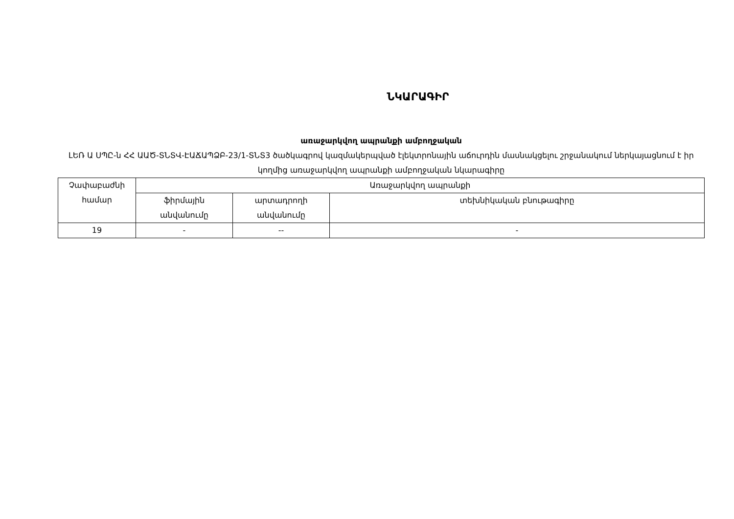ՆԿԱՐԱԳԻՐ
առաջարկվող ապրանքի ամբողջական
ԼԵՌ Ա ՍՊԸ-ն ՀՀ ԱԱԾ-ՏՆՏՎ-ԷԱՃԱՊՁԲ-23/1-ՏՆՏ3 ծածկագրով կազմակերպված էլեկտրոնային աճուրդին մասնակցելու շրջանակում ներկայացնում է իր կողմից առաջարկվող ապրանքի ամբողջական նկարագիրը
| Չափաբաժնի համար | Առաջարկվող ապրանքի | | |
| | ֆիրմային անվանումը | արտադրողի անվանումը | տեխնիկական բնութագիրը |
| 19 | - | -- | - |